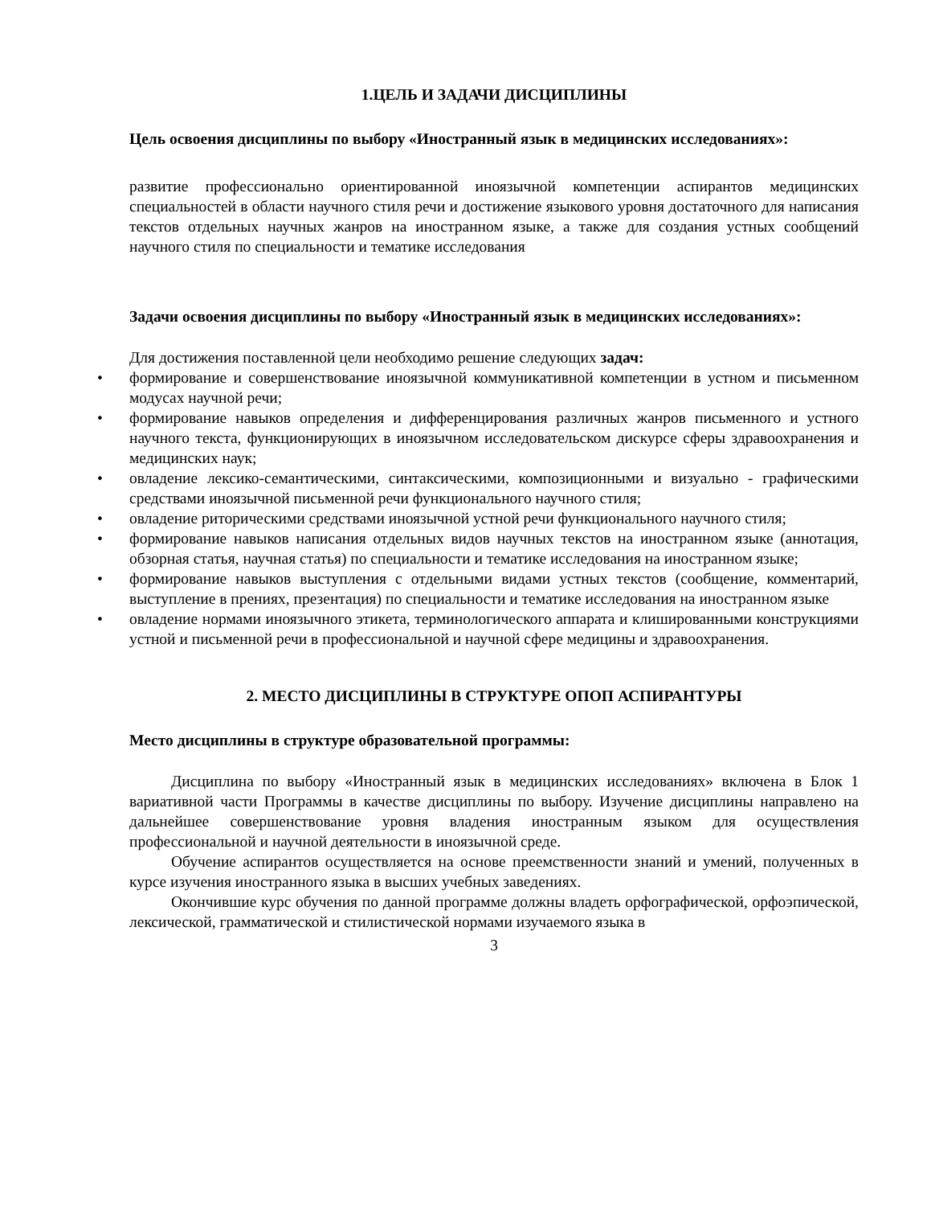1.ЦЕЛЬ И ЗАДАЧИ ДИСЦИПЛИНЫ
Цель освоения дисциплины по выбору «Иностранный язык в медицинских исследованиях»:
развитие профессионально ориентированной иноязычной компетенции аспирантов медицинских специальностей в области научного стиля речи и достижение языкового уровня достаточного для написания текстов отдельных научных жанров на иностранном языке, а также для создания устных сообщений научного стиля по специальности и тематике исследования
Задачи освоения дисциплины по выбору «Иностранный язык в медицинских исследованиях»:
Для достижения поставленной цели необходимо решение следующих задач:
• формирование и совершенствование иноязычной коммуникативной компетенции в устном и письменном модусах научной речи;
• формирование навыков определения и дифференцирования различных жанров письменного и устного научного текста, функционирующих в иноязычном исследовательском дискурсе сферы здравоохранения и медицинских наук;
• овладение лексико-семантическими, синтаксическими, композиционными и визуально - графическими средствами иноязычной письменной речи функционального научного стиля;
• овладение риторическими средствами иноязычной устной речи функционального научного стиля;
• формирование навыков написания отдельных видов научных текстов на иностранном языке (аннотация, обзорная статья, научная статья) по специальности и тематике исследования на иностранном языке;
• формирование навыков выступления с отдельными видами устных текстов (сообщение, комментарий, выступление в прениях, презентация) по специальности и тематике исследования на иностранном языке
• овладение нормами иноязычного этикета, терминологического аппарата и клишированными конструкциями устной и письменной речи в профессиональной и научной сфере медицины и здравоохранения.
2. МЕСТО ДИСЦИПЛИНЫ В СТРУКТУРЕ ОПОП АСПИРАНТУРЫ
Место дисциплины в структуре образовательной программы:
Дисциплина по выбору «Иностранный язык в медицинских исследованиях» включена в Блок 1 вариативной части Программы в качестве дисциплины по выбору. Изучение дисциплины направлено на дальнейшее совершенствование уровня владения иностранным языком для осуществления профессиональной и научной деятельности в иноязычной среде.
Обучение аспирантов осуществляется на основе преемственности знаний и умений, полученных в курсе изучения иностранного языка в высших учебных заведениях.
Окончившие курс обучения по данной программе должны владеть орфографической, орфоэпической, лексической, грамматической и стилистической нормами изучаемого языка в
3